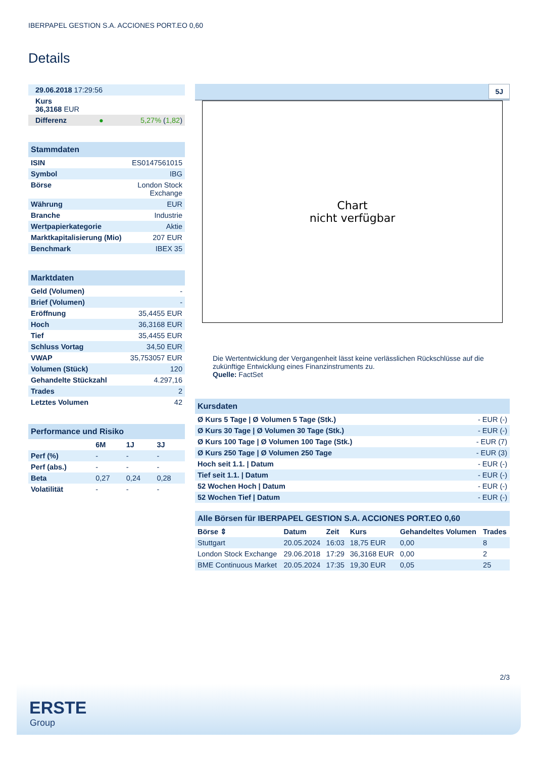IBERPAPEL GESTION S.A. ACCIONES PORT.EO 0,60
Details
| 29.06.2018 17:29:56 | |
| Kurs 36,3168 EUR | |
| Differenz ● | 5,27% ( 1,82 ) |
| Stammdaten | |
| ISIN | ES0147561015 |
| Symbol | IBG |
| Börse | London Stock Exchange |
| Währung | EUR |
| Branche | Industrie |
| Wertpapierkategorie | Aktie |
| Marktkapitalisierung (Mio) | 207 EUR |
| Benchmark | IBEX 35 |
| Marktdaten | |
| Geld (Volumen) | - |
| Brief (Volumen) | - |
| Eröffnung | 35,4455 EUR |
| Hoch | 36,3168 EUR |
| Tief | 35,4455 EUR |
| Schluss Vortag | 34,50 EUR |
| VWAP | 35,753057 EUR |
| Volumen (Stück) | 120 |
| Gehandelte Stückzahl | 4.297,16 |
| Trades | 2 |
| Letztes Volumen | 42 |
| Performance und Risiko | | | |
| | 6M | 1J | 3J |
| Perf (%) | - | - | - |
| Perf (abs.) | - | - | - |
| Beta | 0,27 | 0,24 | 0,28 |
| Volatilität | - | - | - |
5J
Chart
nicht verfügbar
Die Wertentwicklung der Vergangenheit lässt keine verlässlichen Rückschlüsse auf die zukünftige Entwicklung eines Finanzinstruments zu.
Quelle: FactSet
| Kursdaten | |
| Ø Kurs 5 Tage / Ø Volumen 5 Tage (Stk.) | - EUR (-) |
| Ø Kurs 30 Tage / Ø Volumen 30 Tage (Stk.) | - EUR (-) |
| Ø Kurs 100 Tage / Ø Volumen 100 Tage (Stk.) | - EUR (7) |
| Ø Kurs 250 Tage / Ø Volumen 250 Tage | - EUR (3) |
| Hoch seit 1.1. / Datum | - EUR (-) |
| Tief seit 1.1. / Datum | - EUR (-) |
| 52 Wochen Hoch / Datum | - EUR (-) |
| 52 Wochen Tief / Datum | - EUR (-) |
| Alle Börsen für IBERPAPEL GESTION S.A. ACCIONES PORT.EO 0,60 | | | | | |
| Börse ⇕ | Datum | Zeit | Kurs | Gehandeltes Volumen | Trades |
| Stuttgart | 20.05.2024 | 16:03 | 18,75 EUR | 0,00 | 8 |
| London Stock Exchange | 29.06.2018 | 17:29 | 36,3168 EUR | 0,00 | 2 |
| BME Continuous Market | 20.05.2024 | 17:35 | 19,30 EUR | 0,05 | 25 |
2/3
ERSTE
Group